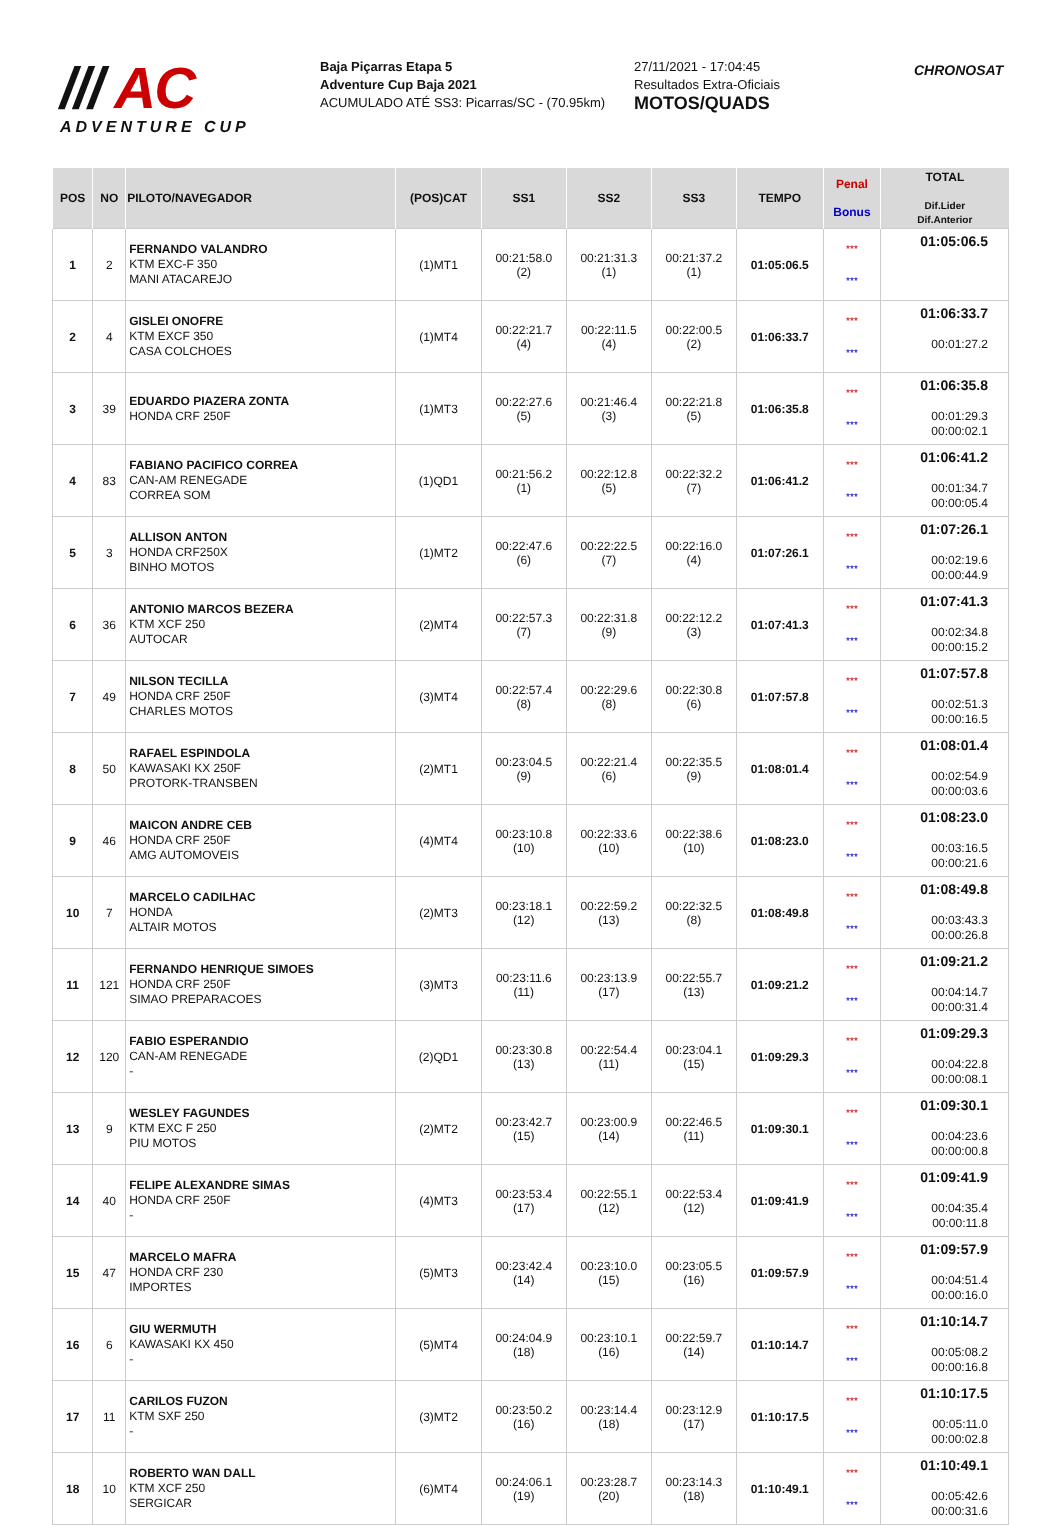/// AC
ADVENTURE CUP
Baja Piçarras Etapa 5
Adventure Cup Baja 2021
ACUMULADO ATÉ SS3: Picarras/SC - (70.95km)
27/11/2021 - 17:04:45
Resultados Extra-Oficiais
MOTOS/QUADS
CHRONOSAT
| POS | NO | PILOTO/NAVEGADOR | (POS)CAT | SS1 | SS2 | SS3 | TEMPO | Penal Bonus | TOTAL Dif.Lider Dif.Anterior |
| --- | --- | --- | --- | --- | --- | --- | --- | --- | --- |
| 1 | 2 | FERNANDO VALANDRO KTM EXC-F 350 MANI ATACAREJO | (1)MT1 | 00:21:58.0 (2) | 00:21:31.3 (1) | 00:21:37.2 (1) | 01:05:06.5 | *** *** | 01:05:06.5 |
| 2 | 4 | GISLEI ONOFRE KTM EXCF 350 CASA COLCHOES | (1)MT4 | 00:22:21.7 (4) | 00:22:11.5 (4) | 00:22:00.5 (2) | 01:06:33.7 | *** *** | 01:06:33.7 00:01:27.2 |
| 3 | 39 | EDUARDO PIAZERA ZONTA HONDA CRF 250F | (1)MT3 | 00:22:27.6 (5) | 00:21:46.4 (3) | 00:22:21.8 (5) | 01:06:35.8 | *** *** | 01:06:35.8 00:01:29.3 00:00:02.1 |
| 4 | 83 | FABIANO PACIFICO CORREA CAN-AM RENEGADE CORREA SOM | (1)QD1 | 00:21:56.2 (1) | 00:22:12.8 (5) | 00:22:32.2 (7) | 01:06:41.2 | *** *** | 01:06:41.2 00:01:34.7 00:00:05.4 |
| 5 | 3 | ALLISON ANTON HONDA CRF250X BINHO MOTOS | (1)MT2 | 00:22:47.6 (6) | 00:22:22.5 (7) | 00:22:16.0 (4) | 01:07:26.1 | *** *** | 01:07:26.1 00:02:19.6 00:00:44.9 |
| 6 | 36 | ANTONIO MARCOS BEZERA KTM XCF 250 AUTOCAR | (2)MT4 | 00:22:57.3 (7) | 00:22:31.8 (9) | 00:22:12.2 (3) | 01:07:41.3 | *** *** | 01:07:41.3 00:02:34.8 00:00:15.2 |
| 7 | 49 | NILSON TECILLA HONDA CRF 250F CHARLES MOTOS | (3)MT4 | 00:22:57.4 (8) | 00:22:29.6 (8) | 00:22:30.8 (6) | 01:07:57.8 | *** *** | 01:07:57.8 00:02:51.3 00:00:16.5 |
| 8 | 50 | RAFAEL ESPINDOLA KAWASAKI KX 250F PROTORK-TRANSBEN | (2)MT1 | 00:23:04.5 (9) | 00:22:21.4 (6) | 00:22:35.5 (9) | 01:08:01.4 | *** *** | 01:08:01.4 00:02:54.9 00:00:03.6 |
| 9 | 46 | MAICON ANDRE CEB HONDA CRF 250F AMG AUTOMOVEIS | (4)MT4 | 00:23:10.8 (10) | 00:22:33.6 (10) | 00:22:38.6 (10) | 01:08:23.0 | *** *** | 01:08:23.0 00:03:16.5 00:00:21.6 |
| 10 | 7 | MARCELO CADILHAC HONDA ALTAIR MOTOS | (2)MT3 | 00:23:18.1 (12) | 00:22:59.2 (13) | 00:22:32.5 (8) | 01:08:49.8 | *** *** | 01:08:49.8 00:03:43.3 00:00:26.8 |
| 11 | 121 | FERNANDO HENRIQUE SIMOES HONDA CRF 250F SIMAO PREPARACOES | (3)MT3 | 00:23:11.6 (11) | 00:23:13.9 (17) | 00:22:55.7 (13) | 01:09:21.2 | *** *** | 01:09:21.2 00:04:14.7 00:00:31.4 |
| 12 | 120 | FABIO ESPERANDIO CAN-AM RENEGADE - | (2)QD1 | 00:23:30.8 (13) | 00:22:54.4 (11) | 00:23:04.1 (15) | 01:09:29.3 | *** *** | 01:09:29.3 00:04:22.8 00:00:08.1 |
| 13 | 9 | WESLEY FAGUNDES KTM EXC F 250 PIU MOTOS | (2)MT2 | 00:23:42.7 (15) | 00:23:00.9 (14) | 00:22:46.5 (11) | 01:09:30.1 | *** *** | 01:09:30.1 00:04:23.6 00:00:00.8 |
| 14 | 40 | FELIPE ALEXANDRE SIMAS HONDA CRF 250F - | (4)MT3 | 00:23:53.4 (17) | 00:22:55.1 (12) | 00:22:53.4 (12) | 01:09:41.9 | *** *** | 01:09:41.9 00:04:35.4 00:00:11.8 |
| 15 | 47 | MARCELO MAFRA HONDA CRF 230 IMPORTES | (5)MT3 | 00:23:42.4 (14) | 00:23:10.0 (15) | 00:23:05.5 (16) | 01:09:57.9 | *** *** | 01:09:57.9 00:04:51.4 00:00:16.0 |
| 16 | 6 | GIU WERMUTH KAWASAKI KX 450 - | (5)MT4 | 00:24:04.9 (18) | 00:23:10.1 (16) | 00:22:59.7 (14) | 01:10:14.7 | *** *** | 01:10:14.7 00:05:08.2 00:00:16.8 |
| 17 | 11 | CARILOS FUZON KTM SXF 250 - | (3)MT2 | 00:23:50.2 (16) | 00:23:14.4 (18) | 00:23:12.9 (17) | 01:10:17.5 | *** *** | 01:10:17.5 00:05:11.0 00:00:02.8 |
| 18 | 10 | ROBERTO WAN DALL KTM XCF 250 SERGICAR | (6)MT4 | 00:24:06.1 (19) | 00:23:28.7 (20) | 00:23:14.3 (18) | 01:10:49.1 | *** *** | 01:10:49.1 00:05:42.6 00:00:31.6 |